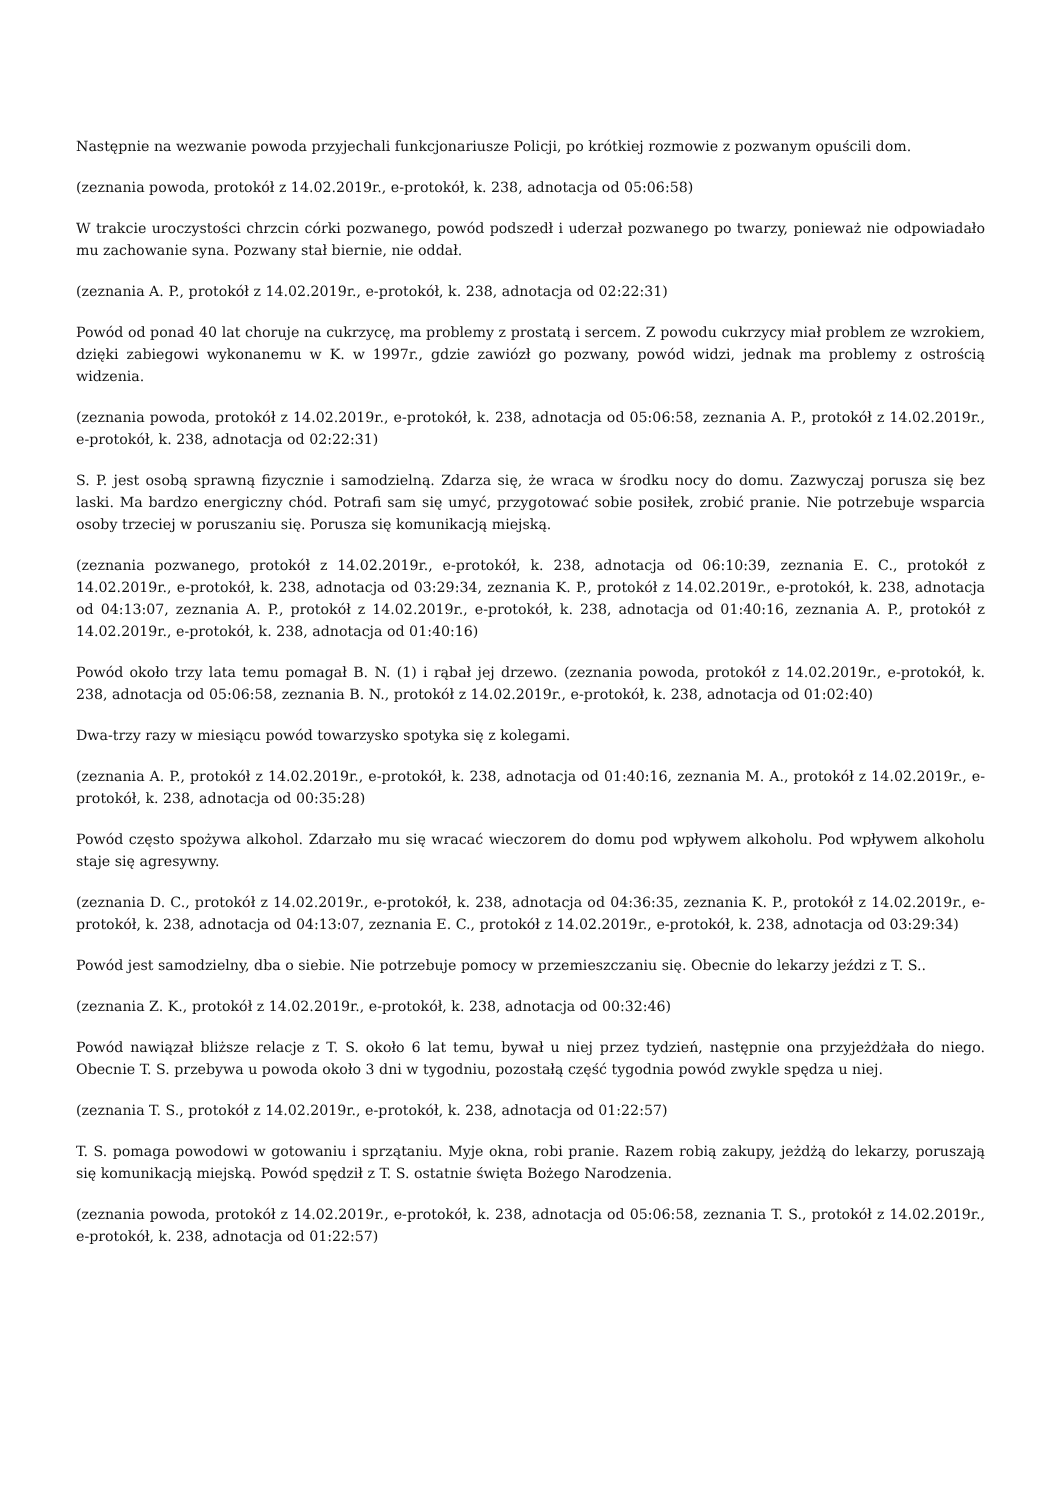Następnie na wezwanie powoda przyjechali funkcjonariusze Policji, po krótkiej rozmowie z pozwanym opuścili dom.
(zeznania powoda, protokół z 14.02.2019r., e-protokół, k. 238, adnotacja od 05:06:58)
W trakcie uroczystości chrzcin córki pozwanego, powód podszedł i uderzał pozwanego po twarzy, ponieważ nie odpowiadało mu zachowanie syna. Pozwany stał biernie, nie oddał.
(zeznania A. P., protokół z 14.02.2019r., e-protokół, k. 238, adnotacja od 02:22:31)
Powód od ponad 40 lat choruje na cukrzycę, ma problemy z prostatą i sercem. Z powodu cukrzycy miał problem ze wzrokiem, dzięki zabiegowi wykonanemu w K. w 1997r., gdzie zawiózł go pozwany, powód widzi, jednak ma problemy z ostrością widzenia.
(zeznania powoda, protokół z 14.02.2019r., e-protokół, k. 238, adnotacja od 05:06:58, zeznania A. P., protokół z 14.02.2019r., e-protokół, k. 238, adnotacja od 02:22:31)
S. P. jest osobą sprawną fizycznie i samodzielną. Zdarza się, że wraca w środku nocy do domu. Zazwyczaj porusza się bez laski. Ma bardzo energiczny chód. Potrafi sam się umyć, przygotować sobie posiłek, zrobić pranie. Nie potrzebuje wsparcia osoby trzeciej w poruszaniu się. Porusza się komunikacją miejską.
(zeznania pozwanego, protokół z 14.02.2019r., e-protokół, k. 238, adnotacja od 06:10:39, zeznania E. C., protokół z 14.02.2019r., e-protokół, k. 238, adnotacja od 03:29:34, zeznania K. P., protokół z 14.02.2019r., e-protokół, k. 238, adnotacja od 04:13:07, zeznania A. P., protokół z 14.02.2019r., e-protokół, k. 238, adnotacja od 01:40:16, zeznania A. P., protokół z 14.02.2019r., e-protokół, k. 238, adnotacja od 01:40:16)
Powód około trzy lata temu pomagał B. N. (1) i rąbał jej drzewo. (zeznania powoda, protokół z 14.02.2019r., e-protokół, k. 238, adnotacja od 05:06:58, zeznania B. N., protokół z 14.02.2019r., e-protokół, k. 238, adnotacja od 01:02:40)
Dwa-trzy razy w miesiącu powód towarzysko spotyka się z kolegami.
(zeznania A. P., protokół z 14.02.2019r., e-protokół, k. 238, adnotacja od 01:40:16, zeznania M. A., protokół z 14.02.2019r., e-protokół, k. 238, adnotacja od 00:35:28)
Powód często spożywa alkohol. Zdarzało mu się wracać wieczorem do domu pod wpływem alkoholu. Pod wpływem alkoholu staje się agresywny.
(zeznania D. C., protokół z 14.02.2019r., e-protokół, k. 238, adnotacja od 04:36:35, zeznania K. P., protokół z 14.02.2019r., e-protokół, k. 238, adnotacja od 04:13:07, zeznania E. C., protokół z 14.02.2019r., e-protokół, k. 238, adnotacja od 03:29:34)
Powód jest samodzielny, dba o siebie. Nie potrzebuje pomocy w przemieszczaniu się. Obecnie do lekarzy jeździ z T. S..
(zeznania Z. K., protokół z 14.02.2019r., e-protokół, k. 238, adnotacja od 00:32:46)
Powód nawiązał bliższe relacje z T. S. około 6 lat temu, bywał u niej przez tydzień, następnie ona przyjeżdżała do niego. Obecnie T. S. przebywa u powoda około 3 dni w tygodniu, pozostałą część tygodnia powód zwykle spędza u niej.
(zeznania T. S., protokół z 14.02.2019r., e-protokół, k. 238, adnotacja od 01:22:57)
T. S. pomaga powodowi w gotowaniu i sprzątaniu. Myje okna, robi pranie. Razem robią zakupy, jeżdżą do lekarzy, poruszają się komunikacją miejską. Powód spędził z T. S. ostatnie święta Bożego Narodzenia.
(zeznania powoda, protokół z 14.02.2019r., e-protokół, k. 238, adnotacja od 05:06:58, zeznania T. S., protokół z 14.02.2019r., e-protokół, k. 238, adnotacja od 01:22:57)